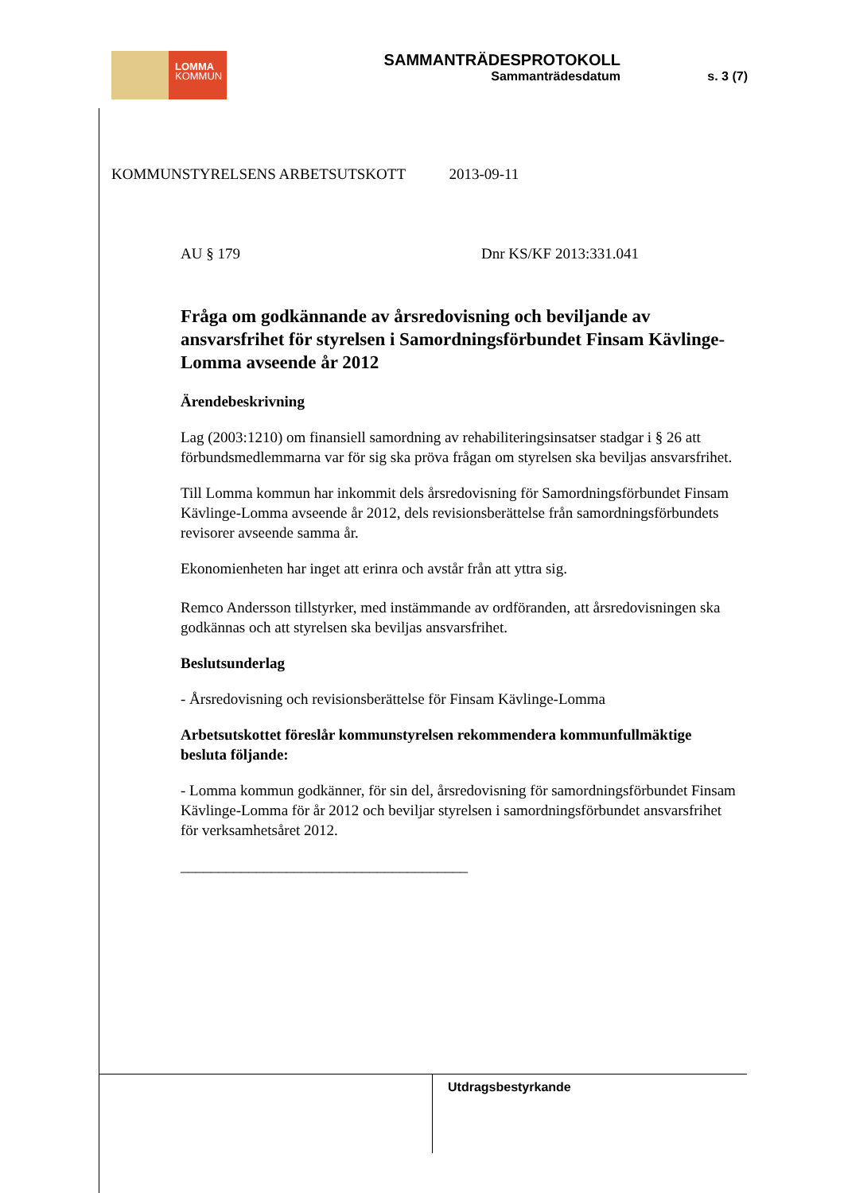LOMMA
KOMMUN
SAMMANTRÄDESPROTOKOLL
Sammanträdesdatum s. 3 (7)
KOMMUNSTYRELSENS ARBETSUTSKOTT 2013-09-11
AU § 179 Dnr KS/KF 2013:331.041
Fråga om godkännande av årsredovisning och beviljande av ansvarsfrihet för styrelsen i Samordningsförbundet Finsam Kävlinge-Lomma avseende år 2012
Ärendebeskrivning
Lag (2003:1210) om finansiell samordning av rehabiliteringsinsatser stadgar i § 26 att förbundsmedlemmarna var för sig ska pröva frågan om styrelsen ska beviljas ansvarsfrihet.
Till Lomma kommun har inkommit dels årsredovisning för Samordningsförbundet Finsam Kävlinge-Lomma avseende år 2012, dels revisionsberättelse från samordningsförbundets revisorer avseende samma år.
Ekonomienheten har inget att erinra och avstår från att yttra sig.
Remco Andersson tillstyrker, med instämmande av ordföranden, att årsredovisningen ska godkännas och att styrelsen ska beviljas ansvarsfrihet.
Beslutsunderlag
- Årsredovisning och revisionsberättelse för Finsam Kävlinge-Lomma
Arbetsutskottet föreslår kommunstyrelsen rekommendera kommunfullmäktige besluta följande:
- Lomma kommun godkänner, för sin del, årsredovisning för samordningsförbundet Finsam Kävlinge-Lomma för år 2012 och beviljar styrelsen i samordningsförbundet ansvarsfrihet för verksamhetsåret 2012.
______________________________________
Utdragsbestyrkande